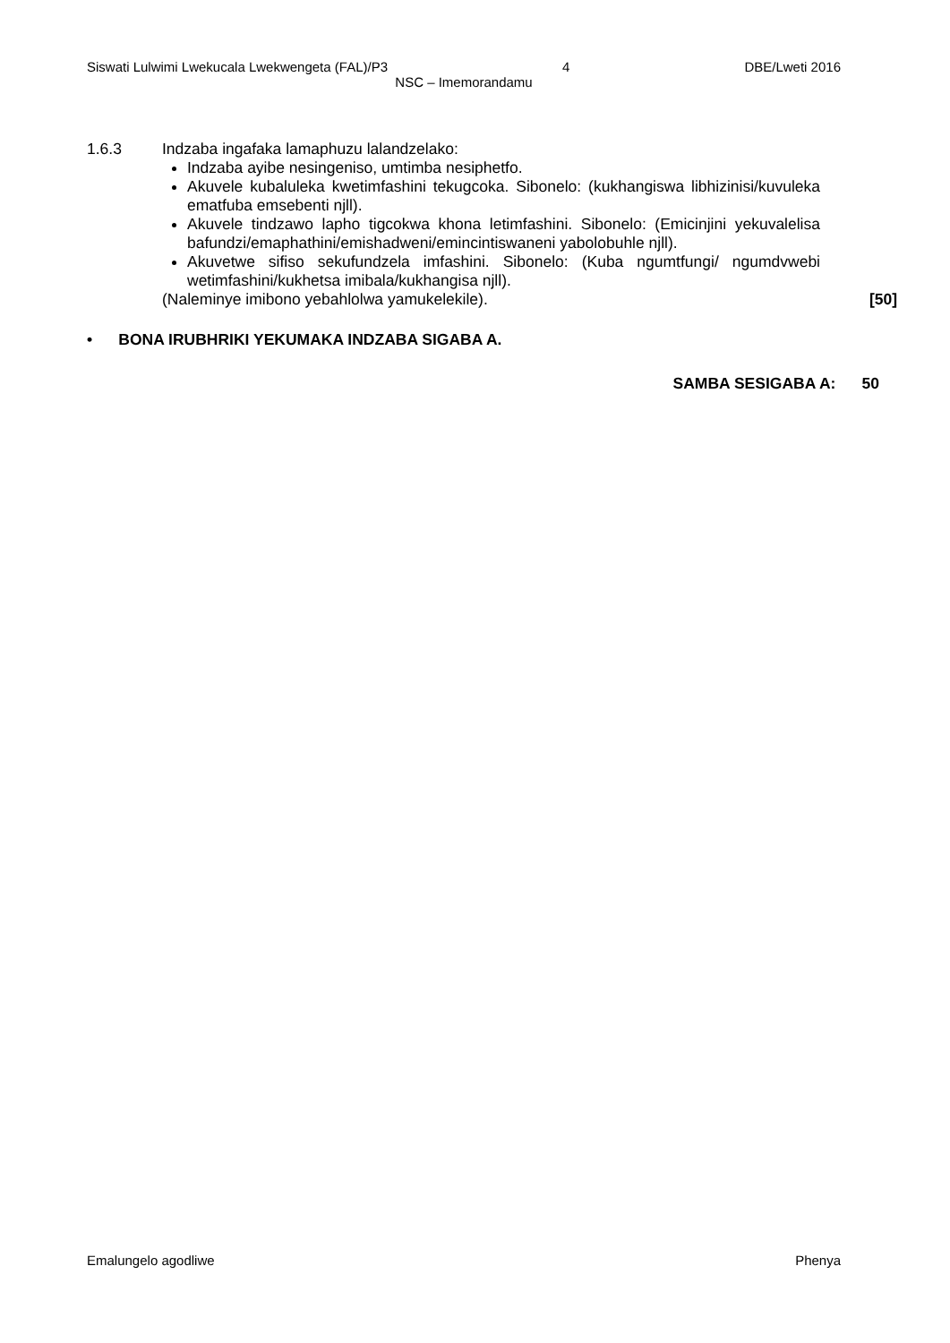Siswati Lulwimi Lwekucala Lwekwengeta (FAL)/P3 4 DBE/Lweti 2016
NSC – Imemorandamu
1.6.3 Indzaba ingafaka lamaphuzu lalandzelako:
Indzaba ayibe nesingeniso, umtimba nesiphetfo.
Akuvele kubaluleka kwetimfashini tekugcoka. Sibonelo: (kukhangiswa libhizinisi/kuvuleka ematfuba emsebenti njll).
Akuvele tindzawo lapho tigcokwa khona letimfashini. Sibonelo: (Emicinjini yekuvalelisa bafundzi/emaphathini/emishadweni/emincintiswaneni yabolobuhle njll).
Akuvetwe sifiso sekufundzela imfashini. Sibonelo: (Kuba ngumtfungi/ ngumdvwebi wetimfashini/kukhetsa imibala/kukhangisa njll).
(Naleminye imibono yebahlolwa yamukelekile). [50]
• BONA IRUBHRIKI YEKUMAKA INDZABA SIGABA A.
SAMBA SESIGABA A: 50
Emalungelo agodliwe Phenya